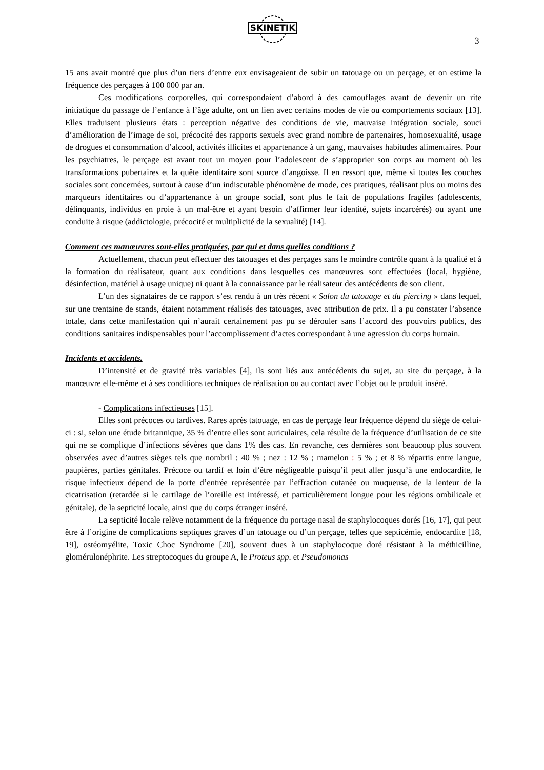SKINETIK
3
15 ans avait montré que plus d’un tiers d’entre eux envisageaient de subir un tatouage ou un perçage, et on estime la fréquence des perçages à 100 000 par an.
Ces modifications corporelles, qui correspondaient d’abord à des camouflages avant de devenir un rite initiatique du passage de l’enfance à l’âge adulte, ont un lien avec certains modes de vie ou comportements sociaux [13]. Elles traduisent plusieurs états : perception négative des conditions de vie, mauvaise intégration sociale, souci d’amélioration de l’image de soi, précocité des rapports sexuels avec grand nombre de partenaires, homosexualité, usage de drogues et consommation d’alcool, activités illicites et appartenance à un gang, mauvaises habitudes alimentaires. Pour les psychiatres, le perçage est avant tout un moyen pour l’adolescent de s’approprier son corps au moment où les transformations pubertaires et la quête identitaire sont source d’angoisse. Il en ressort que, même si toutes les couches sociales sont concernées, surtout à cause d’un indiscutable phénomène de mode, ces pratiques, réalisant plus ou moins des marqueurs identitaires ou d’appartenance à un groupe social, sont plus le fait de populations fragiles (adolescents, délinquants, individus en proie à un mal-être et ayant besoin d’affirmer leur identité, sujets incarcérés) ou ayant une conduite à risque (addictologie, précocité et multiplicité de la sexualité) [14].
Comment ces manœuvres sont-elles pratiquées, par qui et dans quelles conditions ?
Actuellement, chacun peut effectuer des tatouages et des perçages sans le moindre contrôle quant à la qualité et à la formation du réalisateur, quant aux conditions dans lesquelles ces manœuvres sont effectuées (local, hygiène, désinfection, matériel à usage unique) ni quant à la connaissance par le réalisateur des antécédents de son client.
L’un des signataires de ce rapport s’est rendu à un très récent « Salon du tatouage et du piercing » dans lequel, sur une trentaine de stands, étaient notamment réalisés des tatouages, avec attribution de prix. Il a pu constater l’absence totale, dans cette manifestation qui n’aurait certainement pas pu se dérouler sans l’accord des pouvoirs publics, des conditions sanitaires indispensables pour l’accomplissement d’actes correspondant à une agression du corps humain.
Incidents et accidents.
D’intensité et de gravité très variables [4], ils sont liés aux antécédents du sujet, au site du perçage, à la manœuvre elle-même et à ses conditions techniques de réalisation ou au contact avec l’objet ou le produit inséré.
- Complications infectieuses [15].
Elles sont précoces ou tardives. Rares après tatouage, en cas de perçage leur fréquence dépend du siège de celui-ci : si, selon une étude britannique, 35 % d’entre elles sont auriculaires, cela résulte de la fréquence d’utilisation de ce site qui ne se complique d’infections sévères que dans 1% des cas. En revanche, ces dernières sont beaucoup plus souvent observées avec d’autres sièges tels que nombril : 40 % ; nez : 12 % ; mamelon : 5 % ; et 8 % répartis entre langue, paupières, parties génitales. Précoce ou tardif et loin d’être négligeable puisqu’il peut aller jusqu’à une endocardite, le risque infectieux dépend de la porte d’entrée représentée par l’effraction cutanée ou muqueuse, de la lenteur de la cicatrisation (retardée si le cartilage de l’oreille est intéressé, et particulièrement longue pour les régions ombilicale et génitale), de la septicité locale, ainsi que du corps étranger inséré.
La septicité locale relève notamment de la fréquence du portage nasal de staphylocoques dorés [16, 17], qui peut être à l’origine de complications septiques graves d’un tatouage ou d’un perçage, telles que septicémie, endocardite [18, 19], ostéomyélite, Toxic Choc Syndrome [20], souvent dues à un staphylocoque doré résistant à la méthicilline, glomérulonéphrite. Les streptocoques du groupe A, le Proteus spp. et Pseudomonas